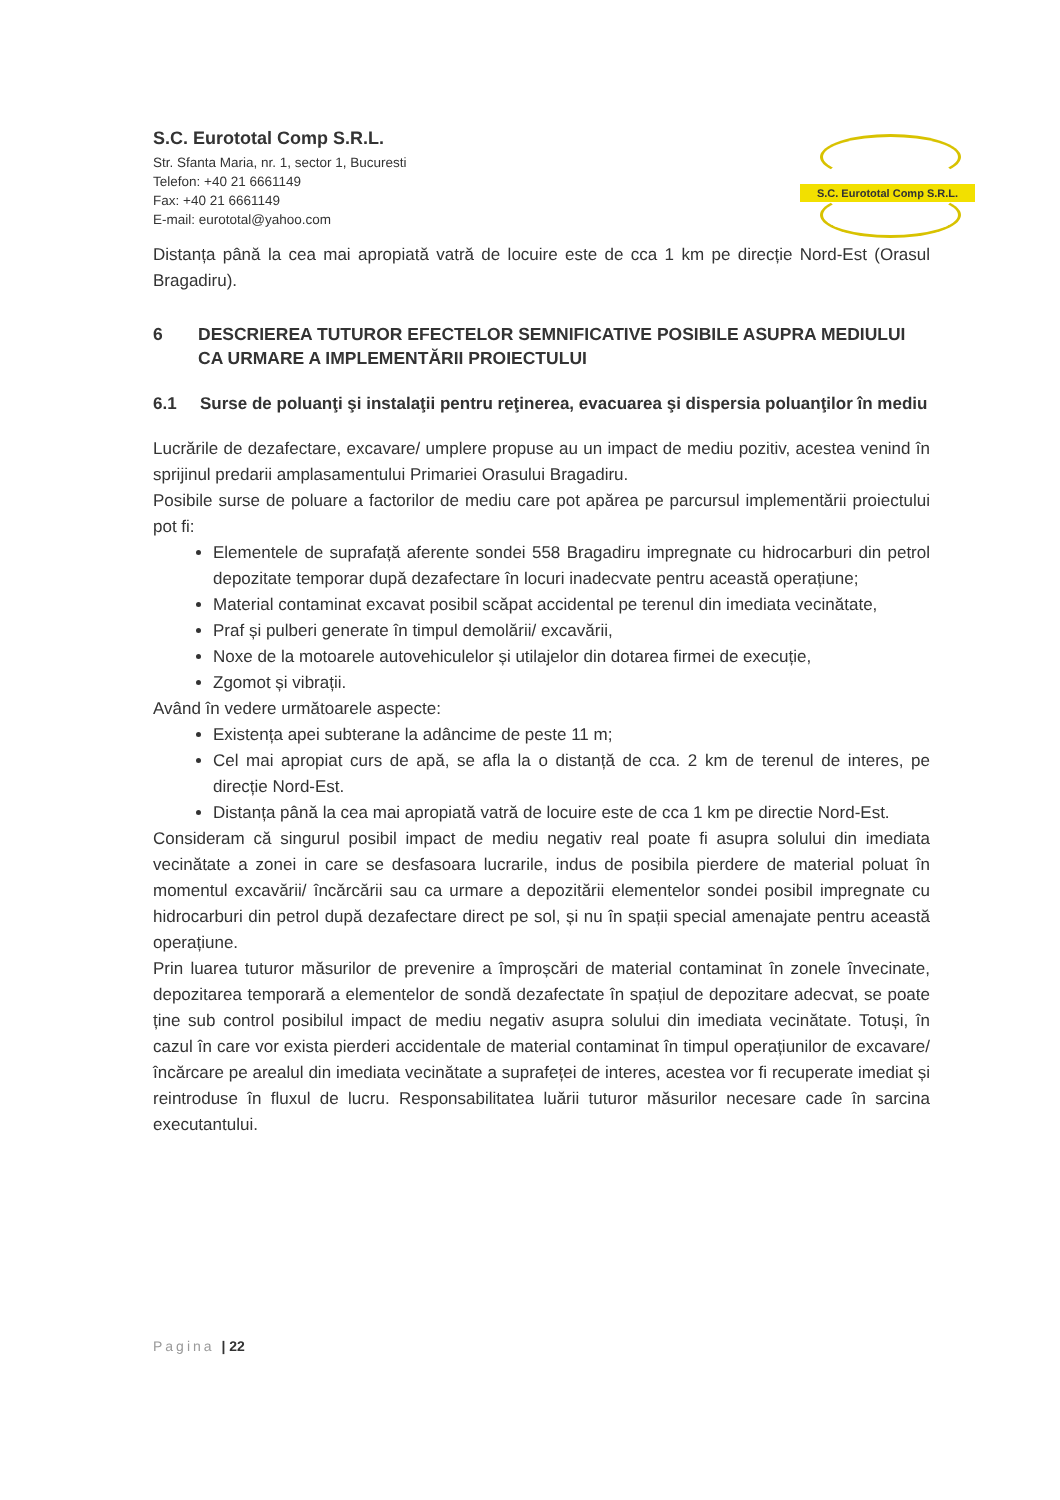S.C. Eurototal Comp S.R.L.
Str. Sfanta Maria, nr. 1, sector 1, Bucuresti
Telefon: +40 21 6661149
Fax: +40 21 6661149
E-mail: eurototal@yahoo.com
S.C. Eurototal Comp S.R.L.
Distanța până la cea mai apropiată vatră de locuire este de cca 1 km pe direcție Nord-Est (Orasul Bragadiru).
6 DESCRIEREA TUTUROR EFECTELOR SEMNIFICATIVE POSIBILE ASUPRA MEDIULUI CA URMARE A IMPLEMENTĂRII PROIECTULUI
6.1 Surse de poluanţi şi instalaţii pentru reţinerea, evacuarea şi dispersia poluanţilor în mediu
Lucrările de dezafectare, excavare/ umplere propuse au un impact de mediu pozitiv, acestea venind în sprijinul predarii amplasamentului Primariei Orasului Bragadiru.
Posibile surse de poluare a factorilor de mediu care pot apărea pe parcursul implementării proiectului pot fi:
Elementele de suprafață aferente sondei 558 Bragadiru impregnate cu hidrocarburi din petrol depozitate temporar după dezafectare în locuri inadecvate pentru această operațiune;
Material contaminat excavat posibil scăpat accidental pe terenul din imediata vecinătate,
Praf și pulberi generate în timpul demolării/ excavării,
Noxe de la motoarele autovehiculelor și utilajelor din dotarea firmei de execuție,
Zgomot și vibrații.
Având în vedere următoarele aspecte:
Existența apei subterane la adâncime de peste 11 m;
Cel mai apropiat curs de apă, se afla la o distanță de cca. 2 km de terenul de interes, pe direcție Nord-Est.
Distanța până la cea mai apropiată vatră de locuire este de cca 1 km pe directie Nord-Est.
Consideram că singurul posibil impact de mediu negativ real poate fi asupra solului din imediata vecinătate a zonei in care se desfasoara lucrarile, indus de posibila pierdere de material poluat în momentul excavării/ încărcării sau ca urmare a depozitării elementelor sondei posibil impregnate cu hidrocarburi din petrol după dezafectare direct pe sol, și nu în spații special amenajate pentru această operațiune.
Prin luarea tuturor măsurilor de prevenire a împroșcări de material contaminat în zonele învecinate, depozitarea temporară a elementelor de sondă dezafectate în spațiul de depozitare adecvat, se poate ține sub control posibilul impact de mediu negativ asupra solului din imediata vecinătate. Totuși, în cazul în care vor exista pierderi accidentale de material contaminat în timpul operațiunilor de excavare/ încărcare pe arealul din imediata vecinătate a suprafeței de interes, acestea vor fi recuperate imediat și reintroduse în fluxul de lucru. Responsabilitatea luării tuturor măsurilor necesare cade în sarcina executantului.
Pagina | 22